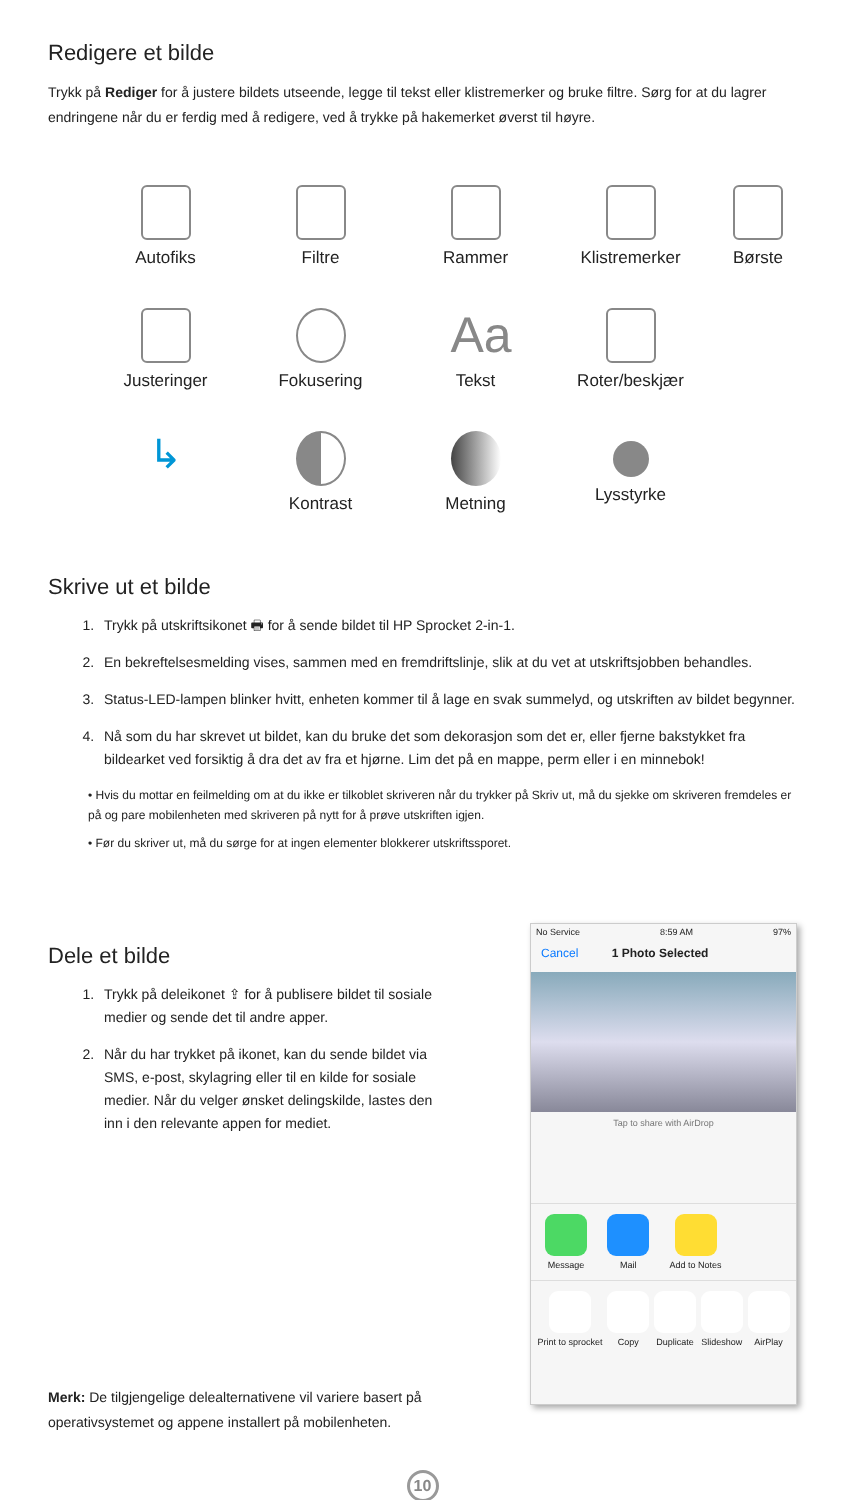Redigere et bilde
Trykk på Rediger for å justere bildets utseende, legge til tekst eller klistremerker og bruke filtre. Sørg for at du lagrer endringene når du er ferdig med å redigere, ved å trykke på hakemerket øverst til høyre.
Autofiks
Filtre
Rammer
Klistremerker
Børste
Justeringer
Fokusering
Aa
Tekst
Roter/beskjær
↳
Kontrast
Metning
Lysstyrke
Skrive ut et bilde
1. Trykk på utskriftsikonet 🖶 for å sende bildet til HP Sprocket 2-in-1.
2. En bekreftelsesmelding vises, sammen med en fremdriftslinje, slik at du vet at utskriftsjobben behandles.
3. Status-LED-lampen blinker hvitt, enheten kommer til å lage en svak summelyd, og utskriften av bildet begynner.
4. Nå som du har skrevet ut bildet, kan du bruke det som dekorasjon som det er, eller fjerne bakstykket fra bildearket ved forsiktig å dra det av fra et hjørne. Lim det på en mappe, perm eller i en minnebok!
• Hvis du mottar en feilmelding om at du ikke er tilkoblet skriveren når du trykker på Skriv ut, må du sjekke om skriveren fremdeles er på og pare mobilenheten med skriveren på nytt for å prøve utskriften igjen.
• Før du skriver ut, må du sørge for at ingen elementer blokkerer utskriftssporet.
Dele et bilde
1. Trykk på deleikonet ⇪ for å publisere bildet til sosiale medier og sende det til andre apper.
2. Når du har trykket på ikonet, kan du sende bildet via SMS, e-post, skylagring eller til en kilde for sosiale medier. Når du velger ønsket delingskilde, lastes den inn i den relevante appen for mediet.
Merk: De tilgjengelige delealternativene vil variere basert på operativsystemet og appene installert på mobilenheten.
No Service 8:59 AM 97%
Cancel 1 Photo Selected
Tap to share with AirDrop
Message Mail Add to Notes
Print to sprocket Copy Duplicate Slideshow AirPlay
10